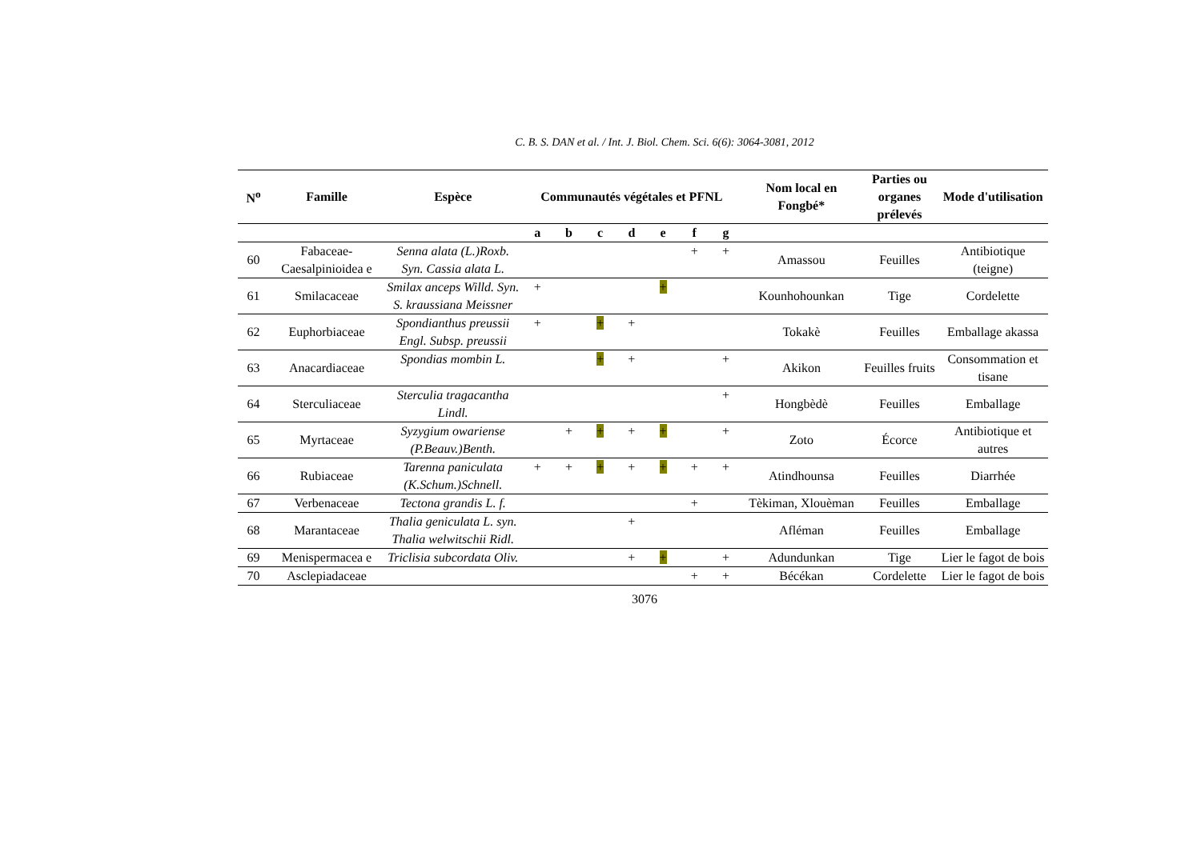C. B. S. DAN et al. / Int. J. Biol. Chem. Sci. 6(6): 3064-3081, 2012
| N<sup>o</sup> | Famille | Espèce | Communautés végétales et PFNL | | | | | | | Nom local en Fongbé* | Parties ou organes prélevés | Mode d'utilisation |
| --- | --- | --- | --- | --- | --- | --- | --- | --- | --- | --- | --- | --- |
| | | | a | b | c | d | e | f | g | | | |
| 60 | Fabaceae-Caesalpinioidea e | Senna alata (L.)Roxb. Syn. Cassia alata L. | | | | | | + | + | Amassou | Feuilles | Antibiotique (teigne) |
| 61 | Smilacaceae | Smilax anceps Willd. Syn. S. kraussiana Meissner | + | | | | + | | | Kounhohounkan | Tige | Cordelette |
| 62 | Euphorbiaceae | Spondianthus preussii Engl. Subsp. preussii | + | | + | + | | | | Tokakè | Feuilles | Emballage akassa |
| 63 | Anacardiaceae | Spondias mombin L. | | | + | + | | | + | Akikon | Feuilles fruits | Consommation et tisane |
| 64 | Sterculiaceae | Sterculia tragacantha Lindl. | | | | | | | + | Hongbèdè | Feuilles | Emballage |
| 65 | Myrtaceae | Syzygium owariense (P.Beauv.)Benth. | | + | + | + | + | | + | Zoto | Écorce | Antibiotique et autres |
| 66 | Rubiaceae | Tarenna paniculata (K.Schum.)Schnell. | + | + | + | + | + | + | + | Atindhounsa | Feuilles | Diarrhée |
| 67 | Verbenaceae | Tectona grandis L. f. | | | | | | + | | Tèkiman, Xlouèman | Feuilles | Emballage |
| 68 | Marantaceae | Thalia geniculata L. syn. Thalia welwitschii Ridl. | | | | + | | | | Afléman | Feuilles | Emballage |
| 69 | Menispermacea e | Triclisia subcordata Oliv. | | | | + | + | | + | Adundunkan | Tige | Lier le fagot de bois |
| 70 | Asclepiadaceae | | | | | | | + | + | Bécékan | Cordelette | Lier le fagot de bois |
3076